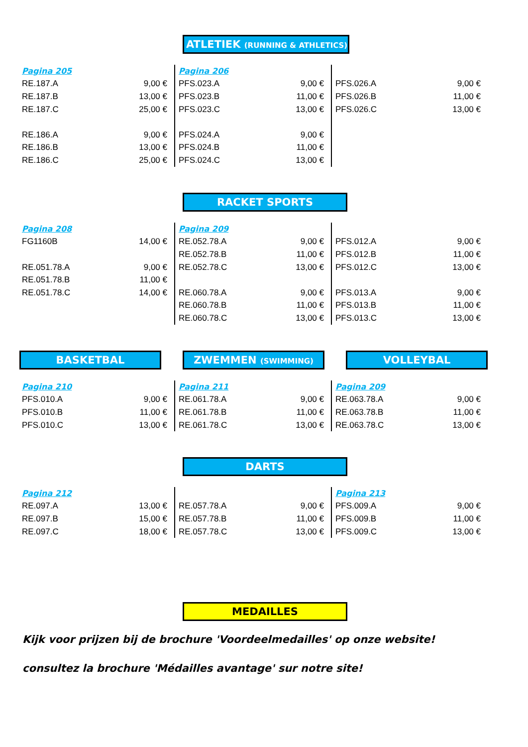ATLETIEK (RUNNING & ATHLETICS)
| Pagina 205 | |
| RE.187.A | 9,00 € |
| RE.187.B | 13,00 € |
| RE.187.C | 25,00 € |
| RE.186.A | 9,00 € |
| RE.186.B | 13,00 € |
| RE.186.C | 25,00 € |
| Pagina 206 | |
| PFS.023.A | 9,00 € |
| PFS.023.B | 11,00 € |
| PFS.023.C | 13,00 € |
| PFS.024.A | 9,00 € |
| PFS.024.B | 11,00 € |
| PFS.024.C | 13,00 € |
| PFS.026.A | 9,00 € |
| PFS.026.B | 11,00 € |
| PFS.026.C | 13,00 € |
RACKET SPORTS
| Pagina 208 | |
| FG1160B | 14,00 € |
| RE.051.78.A | 9,00 € |
| RE.051.78.B | 11,00 € |
| RE.051.78.C | 14,00 € |
| Pagina 209 | |
| RE.052.78.A | 9,00 € |
| RE.052.78.B | 11,00 € |
| RE.052.78.C | 13,00 € |
| RE.060.78.A | 9,00 € |
| RE.060.78.B | 11,00 € |
| RE.060.78.C | 13,00 € |
| PFS.012.A | 9,00 € |
| PFS.012.B | 11,00 € |
| PFS.012.C | 13,00 € |
| PFS.013.A | 9,00 € |
| PFS.013.B | 11,00 € |
| PFS.013.C | 13,00 € |
BASKETBAL ZWEMMEN (SWIMMING) VOLLEYBAL
| Pagina 210 | |
| PFS.010.A | 9,00 € |
| PFS.010.B | 11,00 € |
| PFS.010.C | 13,00 € |
| Pagina 211 | |
| RE.061.78.A | 9,00 € |
| RE.061.78.B | 11,00 € |
| RE.061.78.C | 13,00 € |
| Pagina 209 | |
| RE.063.78.A | 9,00 € |
| RE.063.78.B | 11,00 € |
| RE.063.78.C | 13,00 € |
DARTS
| Pagina 212 | |
| RE.097.A | 13,00 € |
| RE.097.B | 15,00 € |
| RE.097.C | 18,00 € |
| RE.057.78.A | 9,00 € |
| RE.057.78.B | 11,00 € |
| RE.057.78.C | 13,00 € |
| Pagina 213 | |
| PFS.009.A | 9,00 € |
| PFS.009.B | 11,00 € |
| PFS.009.C | 13,00 € |
MEDAILLES
Kijk voor prijzen bij de brochure 'Voordeelmedailles' op onze website!
consultez la brochure 'Médailles avantage' sur notre site!